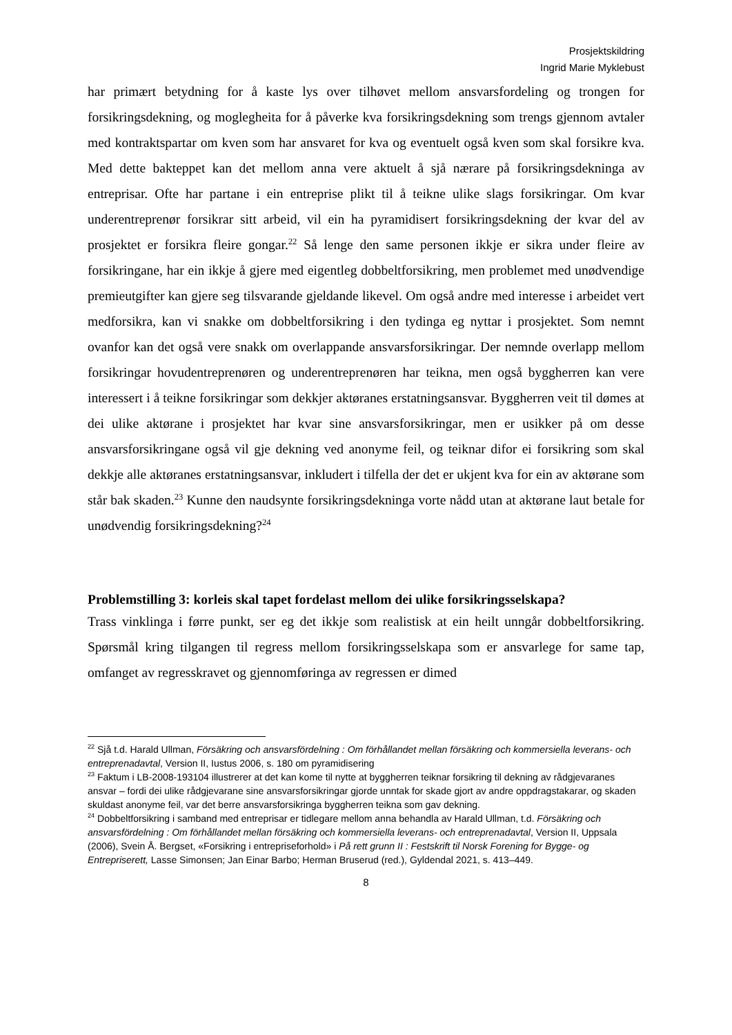Prosjektskildring
Ingrid Marie Myklebust
har primært betydning for å kaste lys over tilhøvet mellom ansvarsfordeling og trongen for forsikringsdekning, og moglegheita for å påverke kva forsikringsdekning som trengs gjennom avtaler med kontraktspartar om kven som har ansvaret for kva og eventuelt også kven som skal forsikre kva. Med dette bakteppet kan det mellom anna vere aktuelt å sjå nærare på forsikringsdekninga av entreprisar. Ofte har partane i ein entreprise plikt til å teikne ulike slags forsikringar. Om kvar underentreprenør forsikrar sitt arbeid, vil ein ha pyramidisert forsikringsdekning der kvar del av prosjektet er forsikra fleire gongar.<sup>22</sup> Så lenge den same personen ikkje er sikra under fleire av forsikringane, har ein ikkje å gjere med eigentleg dobbeltforsikring, men problemet med unødvendige premieutgifter kan gjere seg tilsvarande gjeldande likevel. Om også andre med interesse i arbeidet vert medforsikra, kan vi snakke om dobbeltforsikring i den tydinga eg nyttar i prosjektet. Som nemnt ovanfor kan det også vere snakk om overlappande ansvarsforsikringar. Der nemnde overlapp mellom forsikringar hovudentreprenøren og underentreprenøren har teikna, men også byggherren kan vere interessert i å teikne forsikringar som dekkjer aktøranes erstatningsansvar. Byggherren veit til dømes at dei ulike aktørane i prosjektet har kvar sine ansvarsforsikringar, men er usikker på om desse ansvarsforsikringane også vil gje dekning ved anonyme feil, og teiknar difor ei forsikring som skal dekkje alle aktøranes erstatningsansvar, inkludert i tilfella der det er ukjent kva for ein av aktørane som står bak skaden.<sup>23</sup> Kunne den naudsynte forsikringsdekninga vorte nådd utan at aktørane laut betale for unødvendig forsikringsdekning?<sup>24</sup>
Problemstilling 3: korleis skal tapet fordelast mellom dei ulike forsikringsselskapa?
Trass vinklinga i førre punkt, ser eg det ikkje som realistisk at ein heilt unngår dobbeltforsikring. Spørsmål kring tilgangen til regress mellom forsikringsselskapa som er ansvarlege for same tap, omfanget av regresskravet og gjennomføringa av regressen er dimed
<sup>22</sup> Sjå t.d. Harald Ullman, Försäkring och ansvarsfördelning : Om förhållandet mellan försäkring och kommersiella leverans- och entreprenadavtal, Version II, Iustus 2006, s. 180 om pyramidisering
<sup>23</sup> Faktum i LB-2008-193104 illustrerer at det kan kome til nytte at byggherren teiknar forsikring til dekning av rådgjevaranes ansvar – fordi dei ulike rådgjevarane sine ansvarsforsikringar gjorde unntak for skade gjort av andre oppdragstakarar, og skaden skuldast anonyme feil, var det berre ansvarsforsikringa byggherren teikna som gav dekning.
<sup>24</sup> Dobbeltforsikring i samband med entreprisar er tidlegare mellom anna behandla av Harald Ullman, t.d. Försäkring och ansvarsfördelning : Om förhållandet mellan försäkring och kommersiella leverans- och entreprenadavtal, Version II, Uppsala (2006), Svein Å. Bergset, «Forsikring i entrepriseforhold» i På rett grunn II : Festskrift til Norsk Forening for Bygge- og Entrepriserett, Lasse Simonsen; Jan Einar Barbo; Herman Bruserud (red.), Gyldendal 2021, s. 413–449.
8